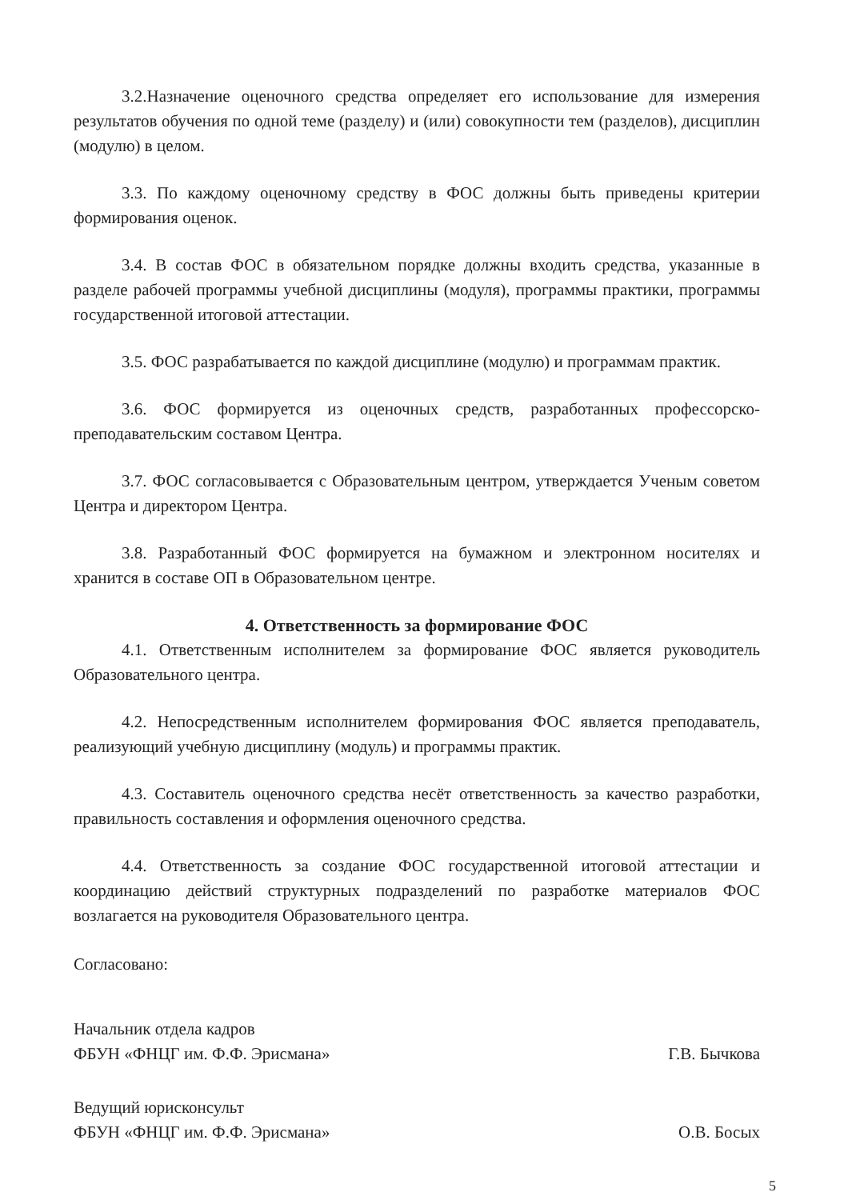3.2.Назначение оценочного средства определяет его использование для измерения результатов обучения по одной теме (разделу) и (или) совокупности тем (разделов), дисциплин (модулю) в целом.
3.3. По каждому оценочному средству в ФОС должны быть приведены критерии формирования оценок.
3.4. В состав ФОС в обязательном порядке должны входить средства, указанные в разделе рабочей программы учебной дисциплины (модуля), программы практики, программы государственной итоговой аттестации.
3.5. ФОС разрабатывается по каждой дисциплине (модулю) и программам практик.
3.6. ФОС формируется из оценочных средств, разработанных профессорско-преподавательским составом Центра.
3.7. ФОС согласовывается с Образовательным центром, утверждается Ученым советом Центра и директором Центра.
3.8. Разработанный ФОС формируется на бумажном и электронном носителях и хранится в составе ОП в Образовательном центре.
4. Ответственность за формирование ФОС
4.1. Ответственным исполнителем за формирование ФОС является руководитель Образовательного центра.
4.2. Непосредственным исполнителем формирования ФОС является преподаватель, реализующий учебную дисциплину (модуль) и программы практик.
4.3. Составитель оценочного средства несёт ответственность за качество разработки, правильность составления и оформления оценочного средства.
4.4. Ответственность за создание ФОС государственной итоговой аттестации и координацию действий структурных подразделений по разработке материалов ФОС возлагается на руководителя Образовательного центра.
Согласовано:
Начальник отдела кадров
ФБУН «ФНЦГ им. Ф.Ф. Эрисмана»
Г.В. Бычкова
Ведущий юрисконсульт
ФБУН «ФНЦГ им. Ф.Ф. Эрисмана»
О.В. Босых
5